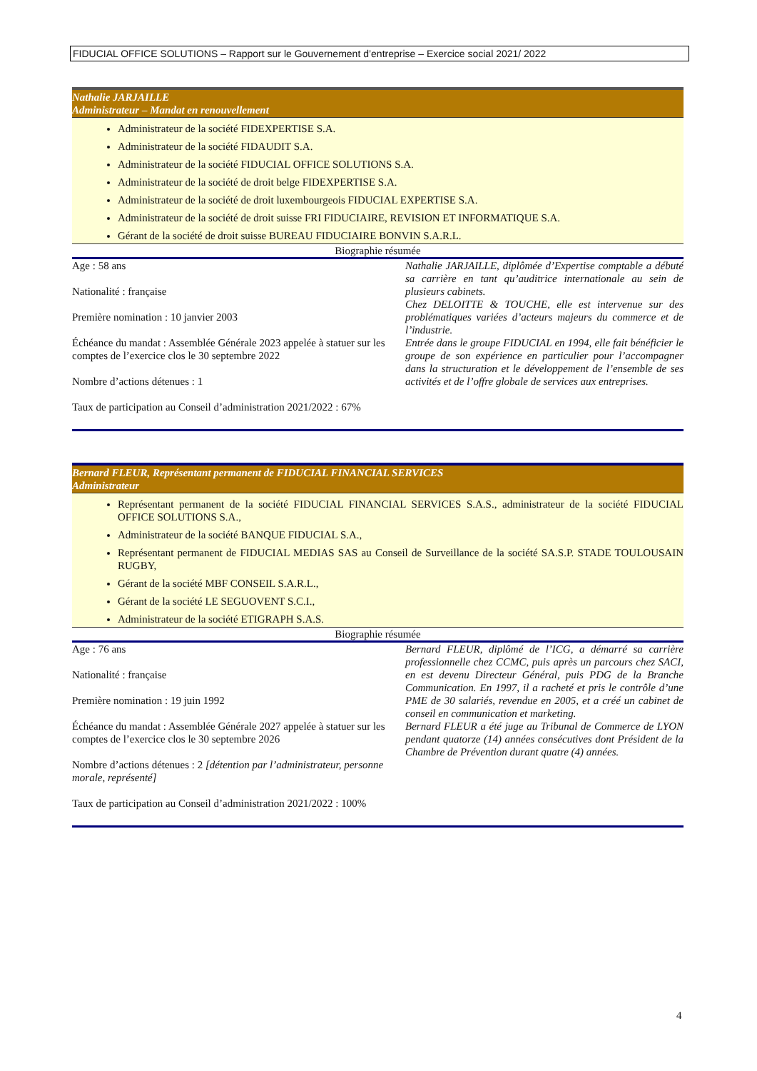FIDUCIAL OFFICE SOLUTIONS – Rapport sur le Gouvernement d’entreprise – Exercice social 2021/ 2022
Nathalie JARJAILLE
Administrateur – Mandat en renouvellement
Administrateur de la société FIDEXPERTISE S.A.
Administrateur de la société FIDAUDIT S.A.
Administrateur de la société FIDUCIAL OFFICE SOLUTIONS S.A.
Administrateur de la société de droit belge FIDEXPERTISE S.A.
Administrateur de la société de droit luxembourgeois FIDUCIAL EXPERTISE S.A.
Administrateur de la société de droit suisse FRI FIDUCIAIRE, REVISION ET INFORMATIQUE S.A.
Gérant de la société de droit suisse BUREAU FIDUCIAIRE BONVIN S.A.R.L.
Biographie résumée
Age : 58 ans
Nationalité : française
Première nomination : 10 janvier 2003
Échéance du mandat : Assemblée Générale 2023 appelée à statuer sur les comptes de l’exercice clos le 30 septembre 2022
Nombre d’actions détenues : 1
Taux de participation au Conseil d’administration 2021/2022 : 67%
Nathalie JARJAILLE, diplômée d’Expertise comptable a débuté sa carrière en tant qu’auditrice internationale au sein de plusieurs cabinets.
Chez DELOITTE & TOUCHE, elle est intervenue sur des problématiques variées d’acteurs majeurs du commerce et de l’industrie.
Entrée dans le groupe FIDUCIAL en 1994, elle fait bénéficier le groupe de son expérience en particulier pour l’accompagner dans la structuration et le développement de l’ensemble de ses activités et de l’offre globale de services aux entreprises.
Bernard FLEUR, Représentant permanent de FIDUCIAL FINANCIAL SERVICES
Administrateur
Représentant permanent de la société FIDUCIAL FINANCIAL SERVICES S.A.S., administrateur de la société FIDUCIAL OFFICE SOLUTIONS S.A.,
Administrateur de la société BANQUE FIDUCIAL S.A.,
Représentant permanent de FIDUCIAL MEDIAS SAS au Conseil de Surveillance de la société SA.S.P. STADE TOULOUSAIN RUGBY,
Gérant de la société MBF CONSEIL S.A.R.L.,
Gérant de la société LE SEGUOVENT S.C.I.,
Administrateur de la société ETIGRAPH S.A.S.
Biographie résumée
Age : 76 ans
Nationalité : française
Première nomination : 19 juin 1992
Échéance du mandat : Assemblée Générale 2027 appelée à statuer sur les comptes de l’exercice clos le 30 septembre 2026
Nombre d’actions détenues : 2 [détention par l’administrateur, personne morale, représenté]
Taux de participation au Conseil d’administration 2021/2022 : 100%
Bernard FLEUR, diplômé de l’ICG, a démarré sa carrière professionnelle chez CCMC, puis après un parcours chez SACI, en est devenu Directeur Général, puis PDG de la Branche Communication. En 1997, il a racheté et pris le contrôle d’une PME de 30 salariés, revendue en 2005, et a créé un cabinet de conseil en communication et marketing.
Bernard FLEUR a été juge au Tribunal de Commerce de LYON pendant quatorze (14) années consécutives dont Président de la Chambre de Prévention durant quatre (4) années.
4